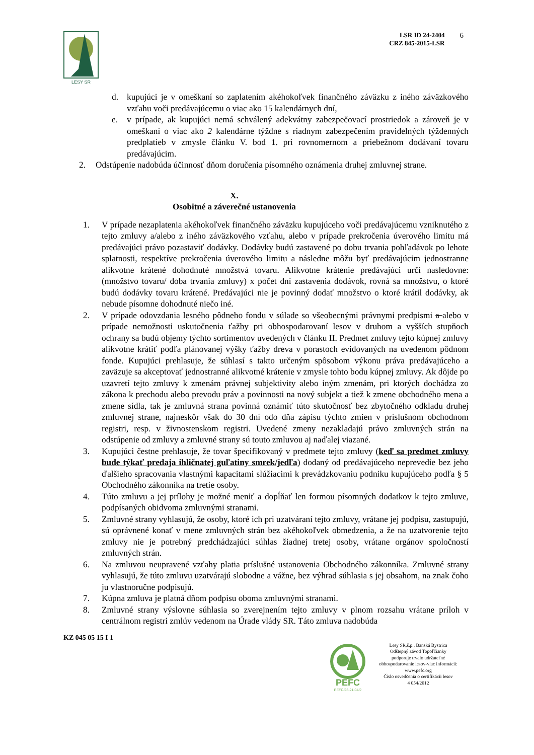LESY SR
LSR ID 24-2404
CRZ 845-2015-LSR
6
d. kupujúci je v omeškaní so zaplatením akéhokoľvek finančného záväzku z iného záväzkového vzťahu voči predávajúcemu o viac ako 15 kalendárnych dní,
e. v prípade, ak kupujúci nemá schválený adekvátny zabezpečovací prostriedok a zároveň je v omeškaní o viac ako 2 kalendárne týždne s riadnym zabezpečením pravidelných týždenných predplatieb v zmysle článku V. bod 1. pri rovnomernom a priebežnom dodávaní tovaru predávajúcim.
2. Odstúpenie nadobúda účinnosť dňom doručenia písomného oznámenia druhej zmluvnej strane.
X.
Osobitné a záverečné ustanovenia
1. V prípade nezaplatenia akéhokoľvek finančného záväzku kupujúceho voči predávajúcemu vzniknutého z tejto zmluvy a/alebo z iného záväzkového vzťahu, alebo v prípade prekročenia úverového limitu má predávajúci právo pozastaviť dodávky. Dodávky budú zastavené po dobu trvania pohľadávok po lehote splatnosti, respektíve prekročenia úverového limitu a následne môžu byť predávajúcim jednostranne alikvotne krátené dohodnuté množstvá tovaru. Alikvotne krátenie predávajúci určí nasledovne: (množstvo tovaru/ doba trvania zmluvy) x počet dní zastavenia dodávok, rovná sa množstvu, o ktoré budú dodávky tovaru krátené. Predávajúci nie je povinný dodať množstvo o ktoré krátil dodávky, ak nebude písomne dohodnuté niečo iné.
2. V prípade odovzdania lesného pôdneho fondu v súlade so všeobecnými právnymi predpismi a alebo v prípade nemožnosti uskutočnenia ťažby pri obhospodarovaní lesov v druhom a vyšších stupňoch ochrany sa budú objemy týchto sortimentov uvedených v článku II. Predmet zmluvy tejto kúpnej zmluvy alikvotne krátiť podľa plánovanej výšky ťažby dreva v porastoch evidovaných na uvedenom pôdnom fonde. Kupujúci prehlasuje, že súhlasí s takto určeným spôsobom výkonu práva predávajúceho a zaväzuje sa akceptovať jednostranné alikvotné krátenie v zmysle tohto bodu kúpnej zmluvy. Ak dôjde po uzavretí tejto zmluvy k zmenám právnej subjektivity alebo iným zmenám, pri ktorých dochádza zo zákona k prechodu alebo prevodu práv a povinnosti na nový subjekt a tiež k zmene obchodného mena a zmene sídla, tak je zmluvná strana povinná oznámiť túto skutočnosť bez zbytočného odkladu druhej zmluvnej strane, najneskôr však do 30 dní odo dňa zápisu týchto zmien v príslušnom obchodnom registri, resp. v živnostenskom registri. Uvedené zmeny nezakladajú právo zmluvných strán na odstúpenie od zmluvy a zmluvné strany sú touto zmluvou aj naďalej viazané.
3. Kupujúci čestne prehlasuje, že tovar špecifikovaný v predmete tejto zmluvy (keď sa predmet zmluvy bude týkať predaja ihličnatej guľatiny smrek/jedľa) dodaný od predávajúceho neprevedie bez jeho ďalšieho spracovania vlastnými kapacitami slúžiacimi k prevádzkovaniu podniku kupujúceho podľa § 5 Obchodného zákonníka na tretie osoby.
4. Túto zmluvu a jej prílohy je možné meniť a dopĺňať len formou písomných dodatkov k tejto zmluve, podpísaných obidvoma zmluvnými stranami.
5. Zmluvné strany vyhlasujú, že osoby, ktoré ich pri uzatváraní tejto zmluvy, vrátane jej podpisu, zastupujú, sú oprávnené konať v mene zmluvných strán bez akéhokoľvek obmedzenia, a že na uzatvorenie tejto zmluvy nie je potrebný predchádzajúci súhlas žiadnej tretej osoby, vrátane orgánov spoločností zmluvných strán.
6. Na zmluvou neupravené vzťahy platia príslušné ustanovenia Obchodného zákonníka. Zmluvné strany vyhlasujú, že túto zmluvu uzatvárajú slobodne a vážne, bez výhrad súhlasia s jej obsahom, na znak čoho ju vlastnoručne podpisujú.
7. Kúpna zmluva je platná dňom podpisu oboma zmluvnými stranami.
8. Zmluvné strany výslovne súhlasia so zverejnením tejto zmluvy v plnom rozsahu vrátane príloh v centrálnom registri zmlúv vedenom na Úrade vlády SR. Táto zmluva nadobúda
KZ 045 05 15 I 1
PEFC
PEFC/23-21-04/2
Lesy SR,š.p., Banská Bystrica
Odštepný závod Topoľčianky
podporuje trvalo udržateľné
obhospodarovanie lesov-viac informácií:
www.pefc.org
Číslo osvedčenia o certifikácii lesov
4 054/2012